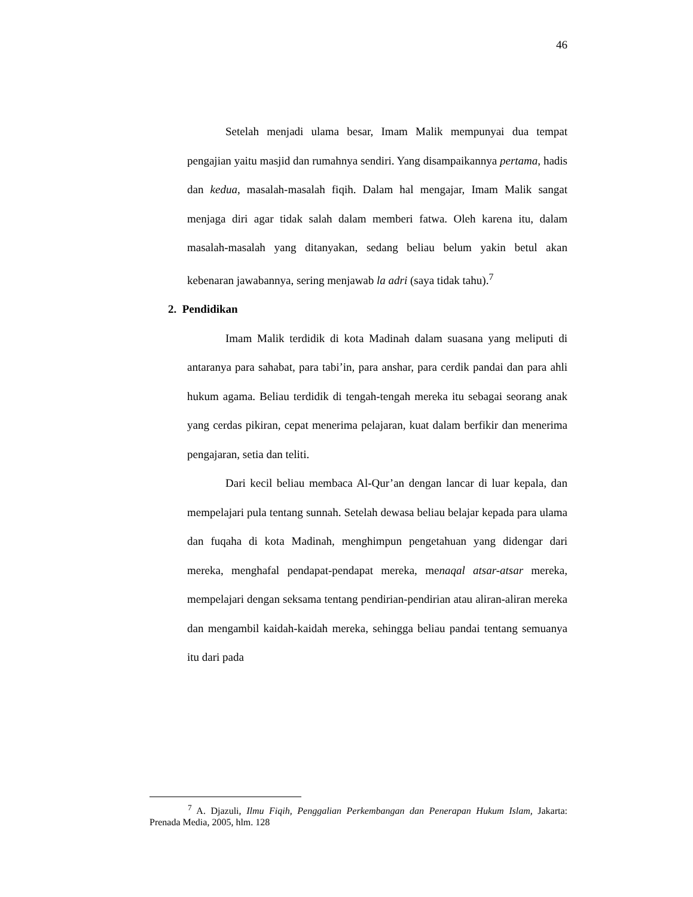46
Setelah menjadi ulama besar, Imam Malik mempunyai dua tempat pengajian yaitu masjid dan rumahnya sendiri. Yang disampaikannya pertama, hadis dan kedua, masalah-masalah fiqih. Dalam hal mengajar, Imam Malik sangat menjaga diri agar tidak salah dalam memberi fatwa. Oleh karena itu, dalam masalah-masalah yang ditanyakan, sedang beliau belum yakin betul akan kebenaran jawabannya, sering menjawab la adri (saya tidak tahu).<sup>7</sup>
2. Pendidikan
Imam Malik terdidik di kota Madinah dalam suasana yang meliputi di antaranya para sahabat, para tabi’in, para anshar, para cerdik pandai dan para ahli hukum agama. Beliau terdidik di tengah-tengah mereka itu sebagai seorang anak yang cerdas pikiran, cepat menerima pelajaran, kuat dalam berfikir dan menerima pengajaran, setia dan teliti.
Dari kecil beliau membaca Al-Qur’an dengan lancar di luar kepala, dan mempelajari pula tentang sunnah. Setelah dewasa beliau belajar kepada para ulama dan fuqaha di kota Madinah, menghimpun pengetahuan yang didengar dari mereka, menghafal pendapat-pendapat mereka, menaqal atsar-atsar mereka, mempelajari dengan seksama tentang pendirian-pendirian atau aliran-aliran mereka dan mengambil kaidah-kaidah mereka, sehingga beliau pandai tentang semuanya itu dari pada
<sup>7</sup> A. Djazuli, Ilmu Fiqih, Penggalian Perkembangan dan Penerapan Hukum Islam, Jakarta: Prenada Media, 2005, hlm. 128